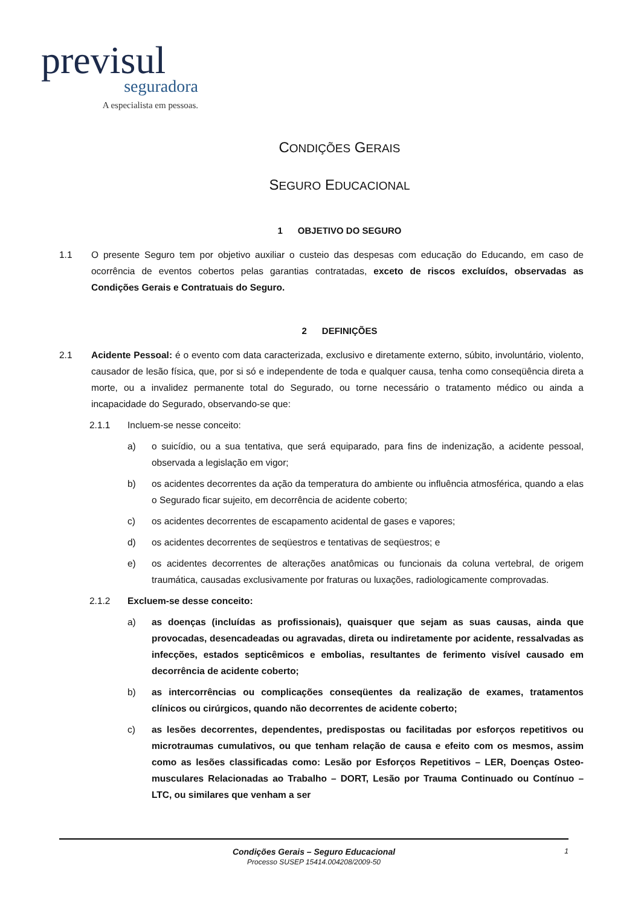previsul
seguradora
A especialista em pessoas.
CONDIÇÕES GERAIS
SEGURO EDUCACIONAL
1 OBJETIVO DO SEGURO
1.1 O presente Seguro tem por objetivo auxiliar o custeio das despesas com educação do Educando, em caso de ocorrência de eventos cobertos pelas garantias contratadas, exceto de riscos excluídos, observadas as Condições Gerais e Contratuais do Seguro.
2 DEFINIÇÕES
2.1 Acidente Pessoal: é o evento com data caracterizada, exclusivo e diretamente externo, súbito, involuntário, violento, causador de lesão física, que, por si só e independente de toda e qualquer causa, tenha como conseqüência direta a morte, ou a invalidez permanente total do Segurado, ou torne necessário o tratamento médico ou ainda a incapacidade do Segurado, observando-se que:
2.1.1 Incluem-se nesse conceito:
a) o suicídio, ou a sua tentativa, que será equiparado, para fins de indenização, a acidente pessoal, observada a legislação em vigor;
b) os acidentes decorrentes da ação da temperatura do ambiente ou influência atmosférica, quando a elas o Segurado ficar sujeito, em decorrência de acidente coberto;
c) os acidentes decorrentes de escapamento acidental de gases e vapores;
d) os acidentes decorrentes de seqüestros e tentativas de seqüestros; e
e) os acidentes decorrentes de alterações anatômicas ou funcionais da coluna vertebral, de origem traumática, causadas exclusivamente por fraturas ou luxações, radiologicamente comprovadas.
2.1.2 Excluem-se desse conceito:
a) as doenças (incluídas as profissionais), quaisquer que sejam as suas causas, ainda que provocadas, desencadeadas ou agravadas, direta ou indiretamente por acidente, ressalvadas as infecções, estados septicêmicos e embolias, resultantes de ferimento visível causado em decorrência de acidente coberto;
b) as intercorrências ou complicações conseqüentes da realização de exames, tratamentos clínicos ou cirúrgicos, quando não decorrentes de acidente coberto;
c) as lesões decorrentes, dependentes, predispostas ou facilitadas por esforços repetitivos ou microtraumas cumulativos, ou que tenham relação de causa e efeito com os mesmos, assim como as lesões classificadas como: Lesão por Esforços Repetitivos – LER, Doenças Osteo-musculares Relacionadas ao Trabalho – DORT, Lesão por Trauma Continuado ou Contínuo – LTC, ou similares que venham a ser
Condições Gerais – Seguro Educacional 1
Processo SUSEP 15414.004208/2009-50